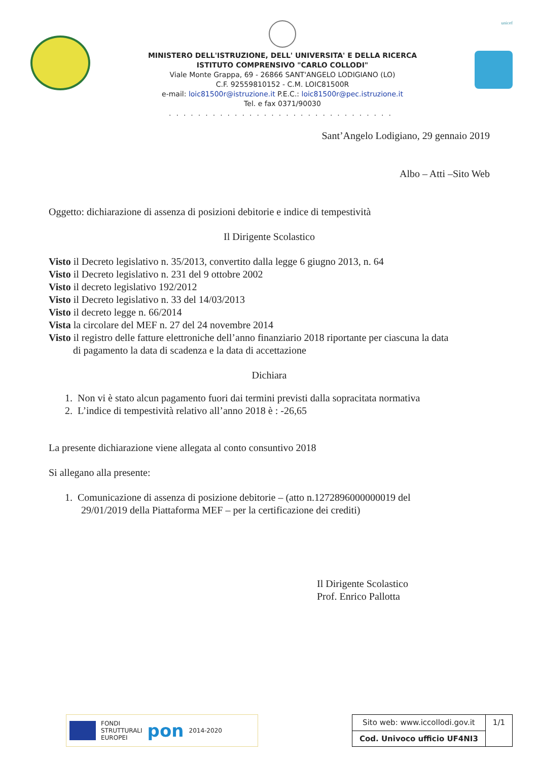MINISTERO DELL'ISTRUZIONE, DELL' UNIVERSITA' E DELLA RICERCA
ISTITUTO COMPRENSIVO "CARLO COLLODI"
Viale Monte Grappa, 69 - 26866 SANT'ANGELO LODIGIANO (LO)
C.F. 92559810152 - C.M. LOIC81500R
e-mail: loic81500r@istruzione.it P.E.C.: loic81500r@pec.istruzione.it
Tel. e fax 0371/90030
...............................
unicef
Sant’Angelo Lodigiano, 29 gennaio 2019
Albo – Atti –Sito Web
Oggetto: dichiarazione di assenza di posizioni debitorie e indice di tempestività
Il Dirigente Scolastico
Visto il Decreto legislativo n. 35/2013, convertito dalla legge 6 giugno 2013, n. 64
Visto il Decreto legislativo n. 231 del 9 ottobre 2002
Visto il decreto legislativo 192/2012
Visto il Decreto legislativo n. 33 del 14/03/2013
Visto il decreto legge n. 66/2014
Vista la circolare del MEF n. 27 del 24 novembre 2014
Visto il registro delle fatture elettroniche dell’anno finanziario 2018 riportante per ciascuna la data
di pagamento la data di scadenza e la data di accettazione
Dichiara
1. Non vi è stato alcun pagamento fuori dai termini previsti dalla sopracitata normativa
2. L’indice di tempestività relativo all’anno 2018 è : -26,65
La presente dichiarazione viene allegata al conto consuntivo 2018
Si allegano alla presente:
1. Comunicazione di assenza di posizione debitorie – (atto n.1272896000000019 del
29/01/2019 della Piattaforma MEF – per la certificazione dei crediti)
Il Dirigente Scolastico
Prof. Enrico Pallotta
FONDI
STRUTTURALI
EUROPEI
pon
2014-2020
| Sito web: www.iccollodi.gov.it | 1/1 |
| Cod. Univoco ufficio UF4NI3 | |